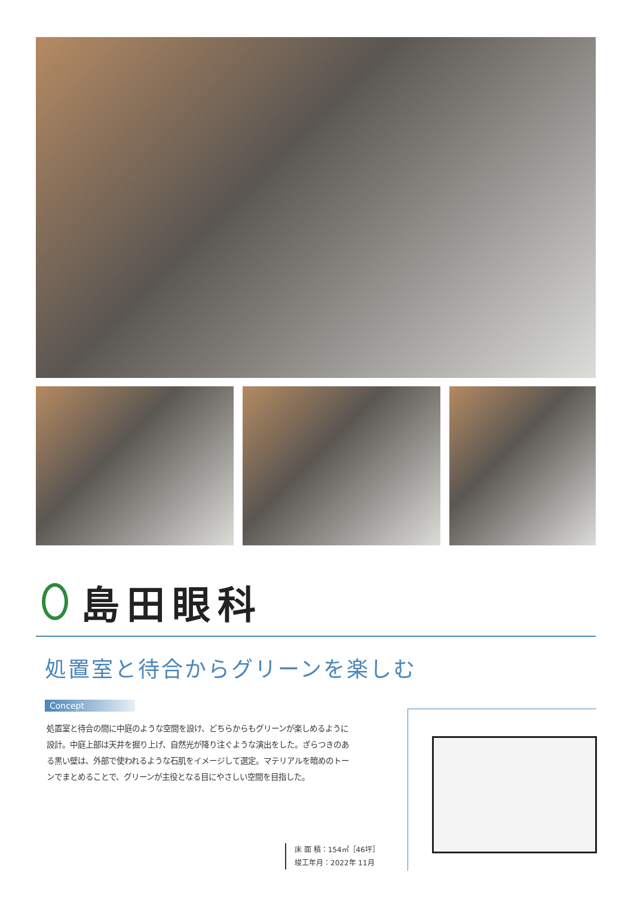島田眼科
処置室と待合からグリーンを楽しむ
Concept
処置室と待合の間に中庭のような空間を設け、どちらからもグリーンが楽しめるように設計。中庭上部は天井を掘り上げ、自然光が降り注ぐような演出をした。ざらつきのある黒い壁は、外部で使われるような石肌をイメージして選定。マテリアルを暗めのトーンでまとめることで、グリーンが主役となる目にやさしい空間を目指した。
床 面 積：154㎡［46坪］
竣工年月：2022年 11月